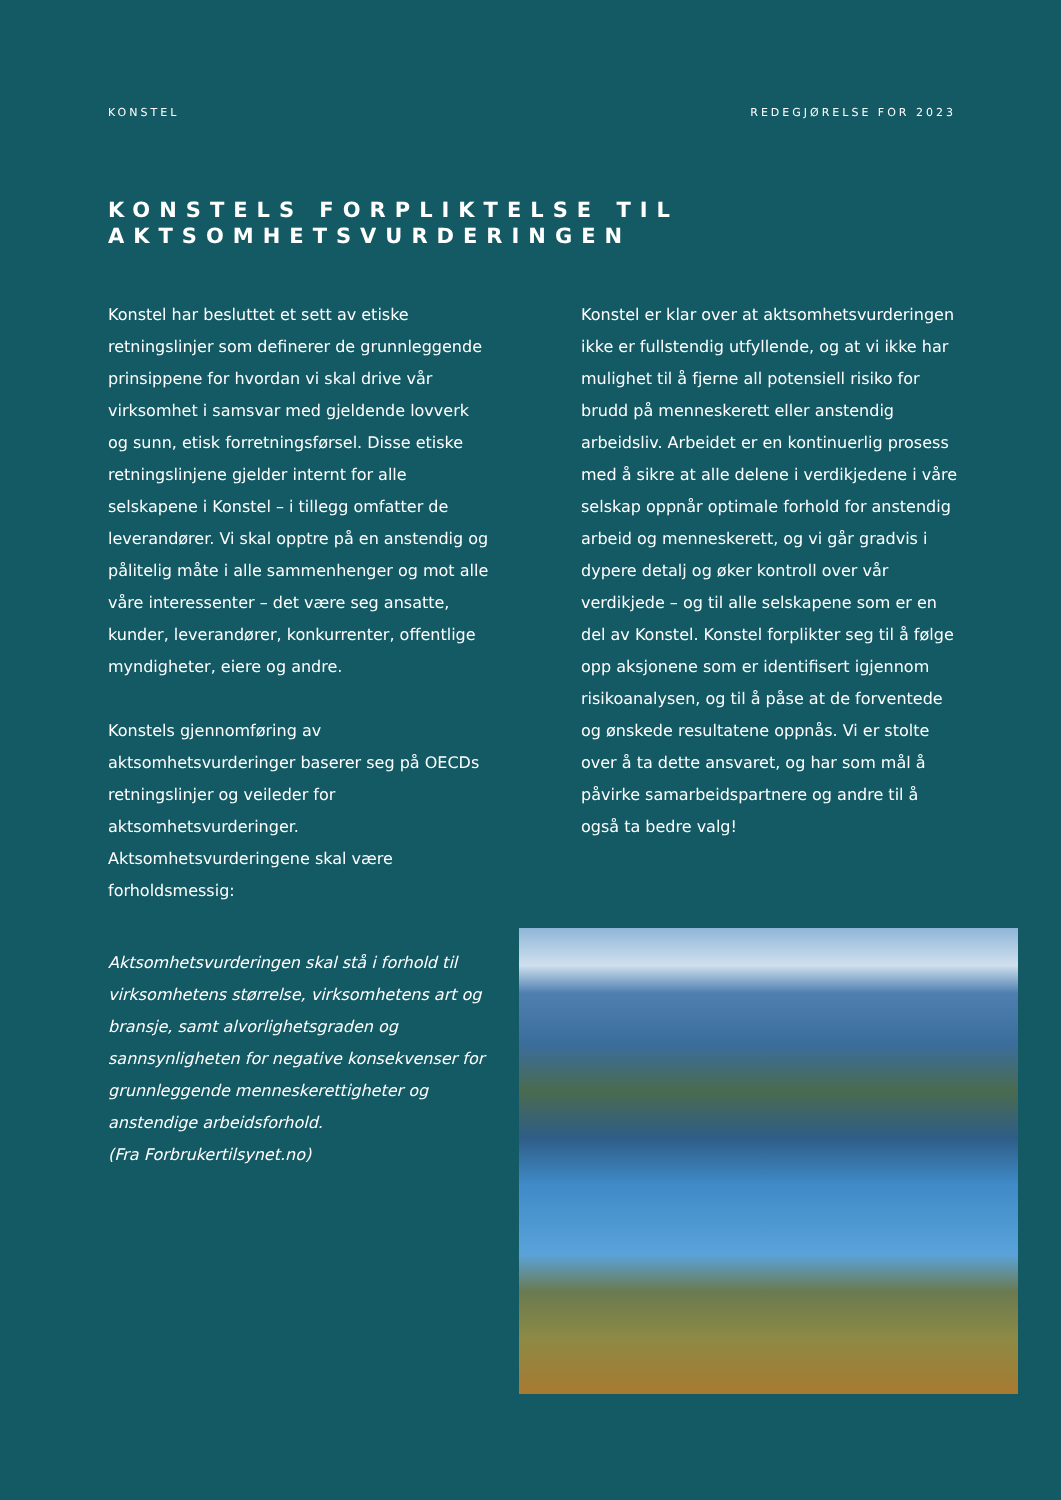KONSTEL REDEGJØRELSE FOR 2023
KONSTELS FORPLIKTELSE TIL
AKTSOMHETSVURDERINGEN
Konstel har besluttet et sett av etiske retningslinjer som definerer de grunnleggende prinsippene for hvordan vi skal drive vår virksomhet i samsvar med gjeldende lovverk og sunn, etisk forretningsførsel. Disse etiske retningslinjene gjelder internt for alle selskapene i Konstel – i tillegg omfatter de leverandører. Vi skal opptre på en anstendig og pålitelig måte i alle sammenhenger og mot alle våre interessenter – det være seg ansatte, kunder, leverandører, konkurrenter, offentlige myndigheter, eiere og andre.
Konstels gjennomføring av aktsomhetsvurderinger baserer seg på OECDs retningslinjer og veileder for aktsomhetsvurderinger. Aktsomhetsvurderingene skal være forholdsmessig:
Aktsomhetsvurderingen skal stå i forhold til virksomhetens størrelse, virksomhetens art og bransje, samt alvorlighetsgraden og sannsynligheten for negative konsekvenser for grunnleggende menneskerettigheter og anstendige arbeidsforhold.
(Fra Forbrukertilsynet.no)
Konstel er klar over at aktsomhetsvurderingen ikke er fullstendig utfyllende, og at vi ikke har mulighet til å fjerne all potensiell risiko for brudd på menneskerett eller anstendig arbeidsliv. Arbeidet er en kontinuerlig prosess med å sikre at alle delene i verdikjedene i våre selskap oppnår optimale forhold for anstendig arbeid og menneskerett, og vi går gradvis i dypere detalj og øker kontroll over vår verdikjede – og til alle selskapene som er en del av Konstel. Konstel forplikter seg til å følge opp aksjonene som er identifisert igjennom risikoanalysen, og til å påse at de forventede og ønskede resultatene oppnås. Vi er stolte over å ta dette ansvaret, og har som mål å påvirke samarbeidspartnere og andre til å også ta bedre valg!